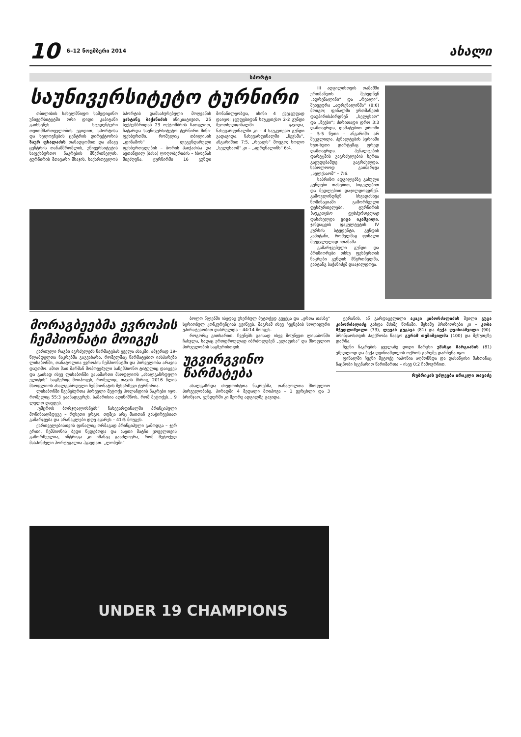10 6–12 ნოემბერი 2014 ახალი
სპორტი
საუნივერსიტეტო ტურნირი
თბილისის სახელმწიფო სამედიცინო უნივერსიტეტში ორი დიდი კაპიტანი გაიხსენეს. სტუდენტური თვითმმართველობის ეგიდით, სპორტისა და ხელოვნების ცენტრის დირექტორის ზაურ ფხალაძის თანადგომით და ამავე ცენტრის თანამშრომლის, უნივერსიტეტის საფეხბურთო ნაკრების მწვრთნელის, ტურნირის მთავარი მსაჯის, საქართველოს სპორტის დამსახურებული მოღვაწის ვახტანგ ბაქანიძის ინიციატივით, 25 სექტემბრიდან 23 ოქტომბრის ჩათვლით, ჩატარდა საუნივერსიტეტო ტურნირი მინი-ფეხბურთში, რომელიც თბილისის „დინამოს“ ლეგენდარული ფეხბურთელების – ბორის პაიჭაძისა და ავთანდილ (ბასა) ღოღობერიძის – ხსოვნას მიეძღვნა. ტურნირში 16 გუნდი მონაწილეობდა, ისინი 4 ქვეჯგუფად დაიყო; ჯგუფებიდან საუკეთესო 2-2 გუნდი მეოთხედფინალში გავიდა, ნახევარფინალში კი – 4 საუკეთესო გუნდი გადავიდა. ნახევარფინალში „ზევსმა“, ანგარიშით 7:5, „რეალს“ მოუგო; ხოლო „სელესაომ“ კი – „ადრენალინს“ 6:4.
III ადგილისთვის თამაშში ერთმანეთს შეხვდნენ „ადრენალინი“ და „რეალი“. შეხვედრა „ადრენალინმა“ (8:6) მოიგო; ფინალში ერთმანეთს დაუპირისპირდნენ „სელესაო“ და „ზევსი“; ძირითადი დრო 3:3 დამთავრდა, დამატებით დროში – 5-5 წუთი – ანგარიში არ შეცვლილა. პენალტების სერიაში ხუთ-ხუთი დარტყმაც ფრედ დამთავრდა. პენალტების დარტყმის გაგრძელების სერია გაცუდებამდე გაგრძელდა. საბოლოოდ გაიმარჯვა „სელესაომ“ – 7:6.
საპრიზო ადგილებზე გასული გუნდები თასებით, სიგელებით და მედლებით დაჯილდოვდნენ. გამოვლინდნენ სხვადასხვა ნომინაციაში გამორჩეული ფეხბურთელები. ტურნირის საუკეთესო ფეხბურთელად დასახელდა გიგა იკაშვილი, ჯანდაცვის ფაკულტეტის IV კურსის სტუდენტი, გუნდის კაპიტანი, რომელმაც ფინალი შეუცვლელად ითამაშა.
გამარჯვებული გუნდი და პრიზიორები თსსუ ფეხბურთის ნაკრები გუნდის მწვრთნელმა, ვახტანგ ბაქანიძემ დააჯილდოვა.
მორაგბეებმა ევროპის ჩემპიონატი მოიგეს
ქართული რაგბი აგრძელებს წარმატებას ყველა ასაკში. ამჯერად 19-წლამდელთა ნაკრებმა გაგვახარა, რომელმაც წარმატებით იასპარეზა ლისაბონში, თანატოლთა ევროპის ჩემპიონატში და პირველობა არავის დაუთმო. ამით მათ შარშან მოპოვებული საჩემპიონო ტიტულიც დაიცვეს და გაისად ისევ ლისაბონში გასამართი მსოფლიოს „ახალგაზრდული ელიტის“ საგზურიც მოიპოვეს, რომელიც, თავის მხრივ, 2016 წლის მსოფლიოს ახალგაზრდული ჩემპიონატის შესარჩევი ტურნირია.
ლისაბონში ჩვენებურთა პირველი მეტოქე ჰოლანდიის ნაკრები იყო, რომელიც 55:3 გაანადგურეს. სამარისია აღინიშნოს, რომ მეტოქეს... 9 ლელო დაუდეს.
„უმცროს ბორჯღალოსნებს“ ნახევარფინალში პრინციპული მოწინააღმდეგე – რუსეთი ერგო, თუმცა არც მათთან გასჭირვებიათ გამარჯვება და არანაკლები დღე აყარეს – 41:5 მოუგეს.
ქართველებისთვის ფინალიც ორმაგად პრინციპული გამოდგა – ჯერ ერთი, ჩემპიონის ბედი წყდებოდა და ასეთი მატჩი ყოველთვის გამორჩეულია, ინტრიგა კი იმანაც გააძლიერა, რომ მეტოქედ მასპინძელი პორტუგალია ჰყავდათ. „ლობუში“
ბოლო წლებში ისედაც უხერხულ მეტოქედ გვექცა და „ერთა თასზე“ სერიოზულ კონკურენციას გვიწევს. მაგრამ ისევ ჩვენების სოლიდური უპირატესობით დასრულდა – 44:14 მოიგეს.
როგორც გითხარით, ჩვენებს გაისად ისევ მოუწევთ ლისაბონში ჩასვლა, სადაც ერთდროულად იბრძოლებენ „ელაფისა“ და მსოფლიო პირველობის საგზურისთვის.
უგვირგვინო წარმატება
ახალგაზრდა ძიუდოისტთა ნაკრებმა, თანატოლთა მსოფლიო პირველობაზე, პირადში 4 მედალი მოიპოვა – 1 ვერცხლი და 3 ბრინჯაო, გუნდურში კი მეორე ადგილზე გავიდა.
ტერანის, აწ გარდაცვლილი აკაკი კიბორძალიძის შვილი გუგა კიბორძალიძე გახდა მძიმე წონაში, მესამე პრიზიორები კი – კობა მჭედლიშვილი (73), ლევან გუგავა (81) და ბექა ღვინიაშვილი (90). ბრინჯაოსთვის პაექრობა წააგო გურამ თუშიშვილმა (100) და მეხუთეზე დარჩა.
ჩვენი ნაკრების ყველაზე დიდი მარცხი უშანგი მარგიანის (81) უმედლოდ და ბექა ღვინიაშვილის ოქროს გარეშე დარჩენა იყო.
ფინალში ჩვენი მეტოქე იაპონია აღმოჩნდა და დასაწყისი მასთანაც ნაცნობი სცენარით წარიმართა – ისევ 0:2 ჩამოვრჩით.
რუბრიკას უძღვება ირაკლი თავაძე
UNDER 19 CHAMPIONS